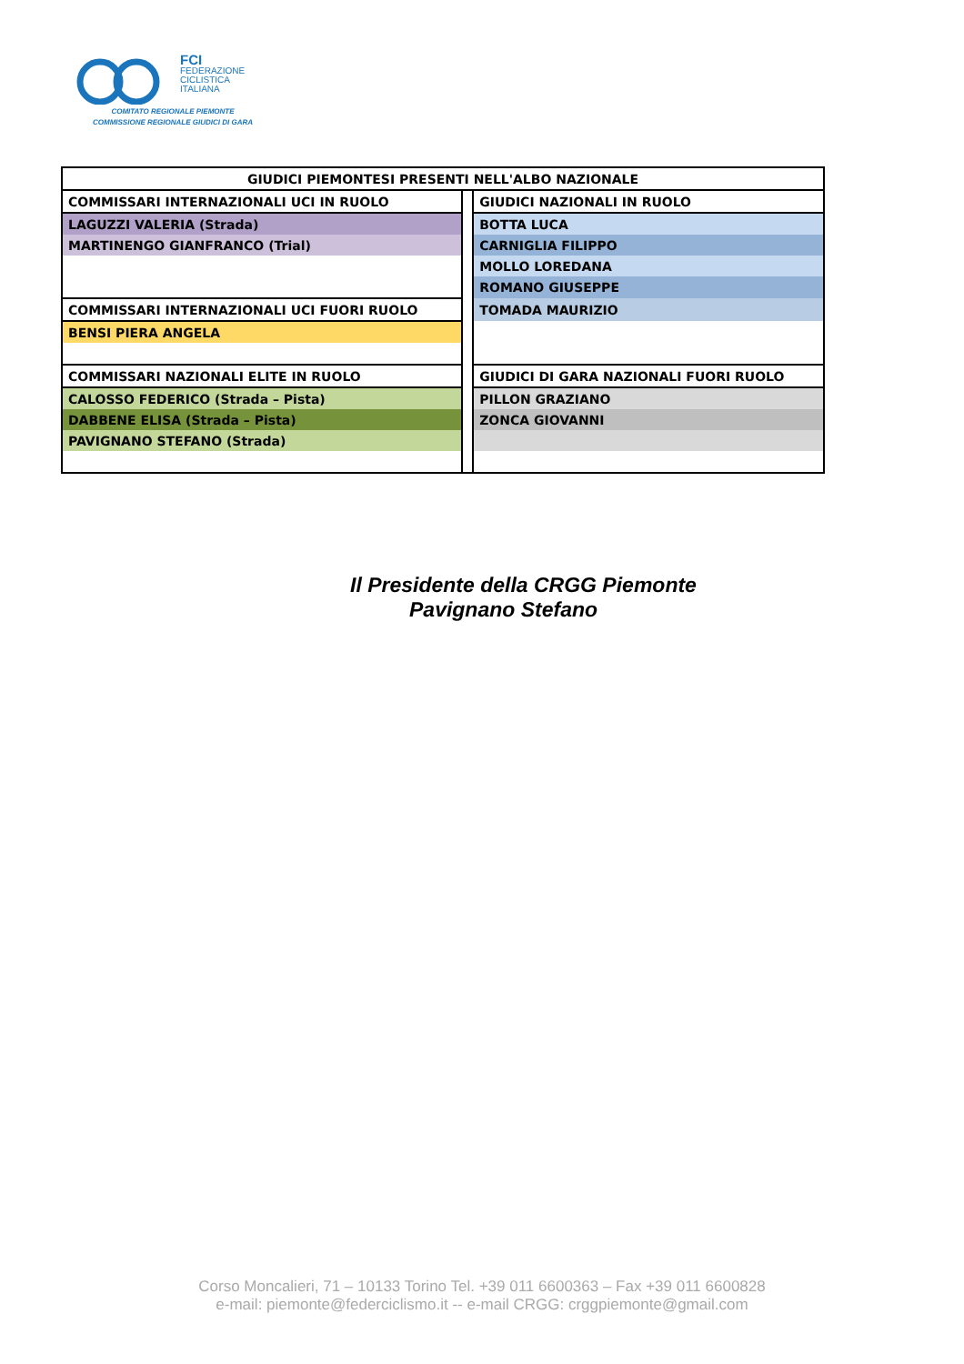FCI
FEDERAZIONE
CICLISTICA
ITALIANA
COMITATO REGIONALE PIEMONTE
COMMISSIONE REGIONALE GIUDICI DI GARA
| GIUDICI PIEMONTESI PRESENTI NELL'ALBO NAZIONALE | | |
| COMMISSARI INTERNAZIONALI UCI IN RUOLO | | GIUDICI NAZIONALI IN RUOLO |
| LAGUZZI VALERIA (Strada) | | BOTTA LUCA |
| MARTINENGO GIANFRANCO (Trial) | | CARNIGLIA FILIPPO |
| | | MOLLO LOREDANA |
| | | ROMANO GIUSEPPE |
| COMMISSARI INTERNAZIONALI UCI FUORI RUOLO | | TOMADA MAURIZIO |
| BENSI PIERA ANGELA | | |
| COMMISSARI NAZIONALI ELITE IN RUOLO | | GIUDICI DI GARA NAZIONALI FUORI RUOLO |
| CALOSSO FEDERICO (Strada – Pista) | | PILLON GRAZIANO |
| DABBENE ELISA (Strada – Pista) | | ZONCA GIOVANNI |
| PAVIGNANO STEFANO (Strada) | | |
Il Presidente della CRGG Piemonte
Pavignano Stefano
Corso Moncalieri, 71 – 10133 Torino Tel. +39 011 6600363 – Fax +39 011 6600828
e-mail: piemonte@federciclismo.it -- e-mail CRGG: crggpiemonte@gmail.com